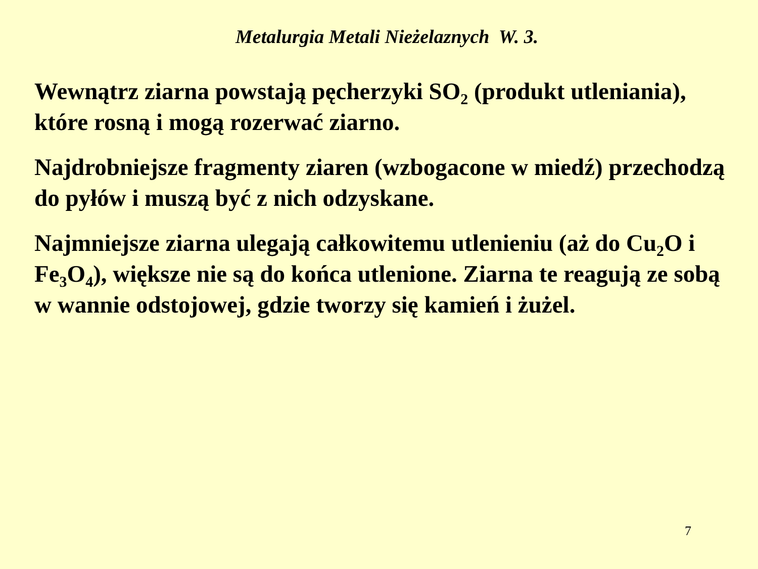Metalurgia Metali Nieżelaznych W. 3.
Wewnątrz ziarna powstają pęcherzyki SO<sub>2</sub> (produkt utleniania), które rosną i mogą rozerwać ziarno.
Najdrobniejsze fragmenty ziaren (wzbogacone w miedź) przechodzą do pyłów i muszą być z nich odzyskane.
Najmniejsze ziarna ulegają całkowitemu utlenieniu (aż do Cu<sub>2</sub>O i Fe<sub>3</sub>O<sub>4</sub>), większe nie są do końca utlenione. Ziarna te reagują ze sobą w wannie odstojowej, gdzie tworzy się kamień i żużel.
7